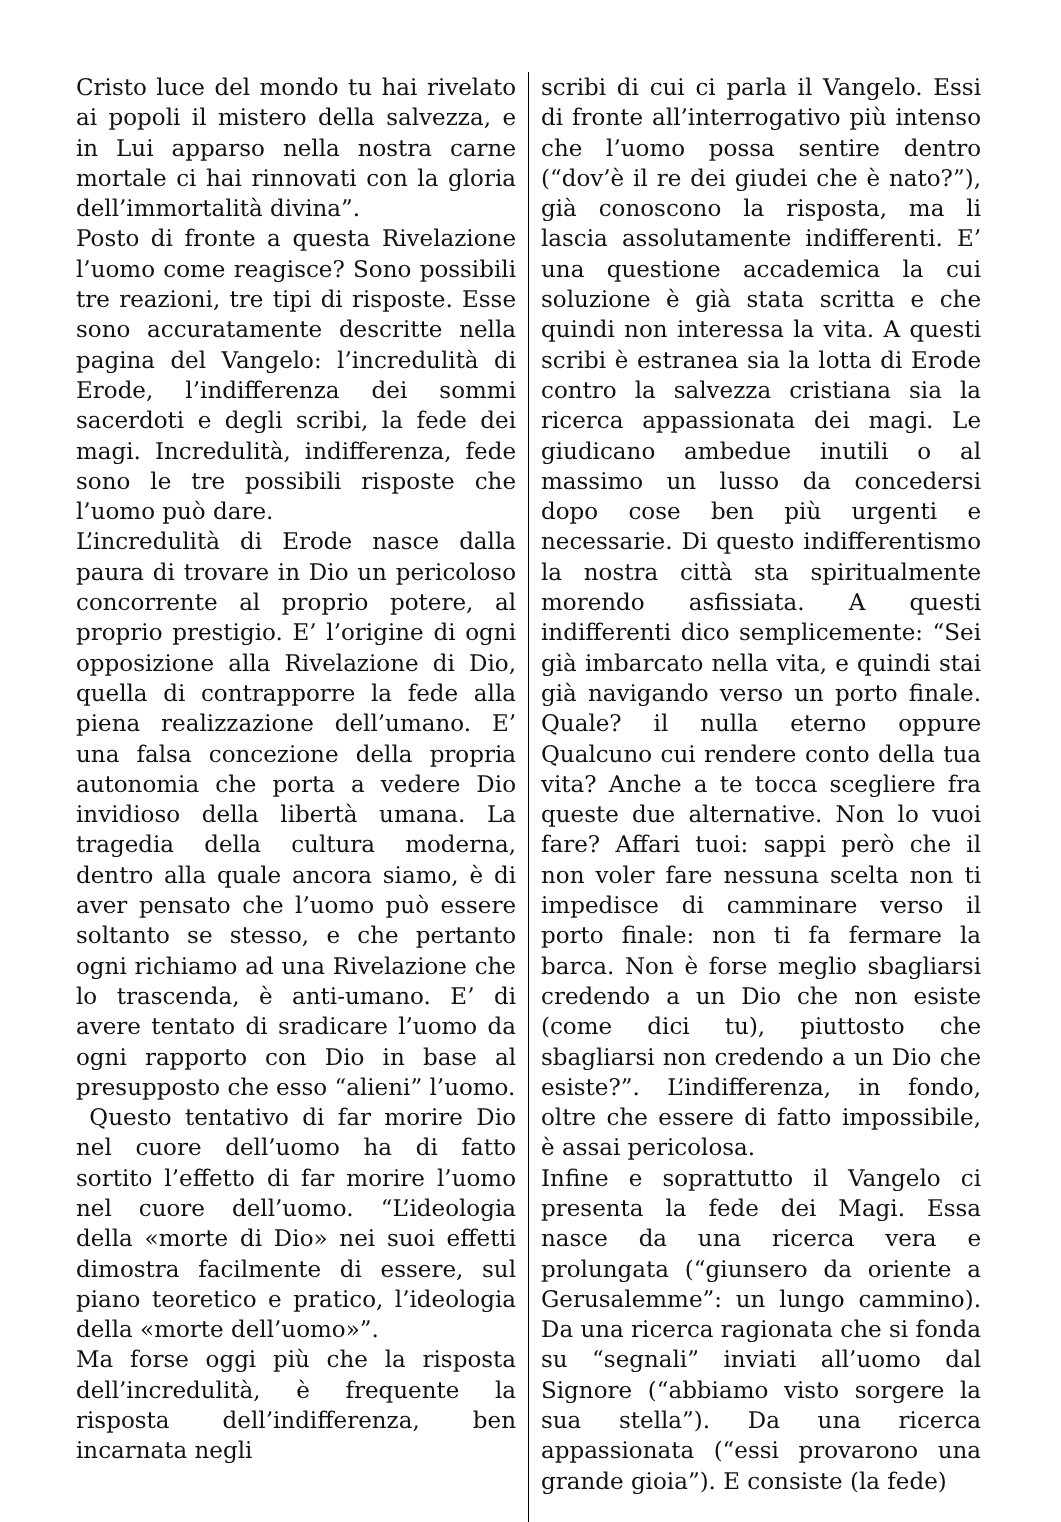Cristo luce del mondo tu hai rivelato ai popoli il mistero della salvezza, e in Lui apparso nella nostra carne mortale ci hai rinnovati con la gloria dell’immortalità divina”.
Posto di fronte a questa Rivelazione l’uomo come reagisce? Sono possibili tre reazioni, tre tipi di risposte. Esse sono accuratamente descritte nella pagina del Vangelo: l’incredulità di Erode, l’indifferenza dei sommi sacerdoti e degli scribi, la fede dei magi. Incredulità, indifferenza, fede sono le tre possibili risposte che l’uomo può dare.
L’incredulità di Erode nasce dalla paura di trovare in Dio un pericoloso concorrente al proprio potere, al proprio prestigio. E’ l’origine di ogni opposizione alla Rivelazione di Dio, quella di contrapporre la fede alla piena realizzazione dell’umano. E’ una falsa concezione della propria autonomia che porta a vedere Dio invidioso della libertà umana. La tragedia della cultura moderna, dentro alla quale ancora siamo, è di aver pensato che l’uomo può essere soltanto se stesso, e che pertanto ogni richiamo ad una Rivelazione che lo trascenda, è anti-umano. E’ di avere tentato di sradicare l’uomo da ogni rapporto con Dio in base al presupposto che esso “alieni” l’uomo.
Questo tentativo di far morire Dio nel cuore dell’uomo ha di fatto sortito l’effetto di far morire l’uomo nel cuore dell’uomo. “L’ideologia della «morte di Dio» nei suoi effetti dimostra facilmente di essere, sul piano teoretico e pratico, l’ideologia della «morte dell’uomo»”.
Ma forse oggi più che la risposta dell’incredulità, è frequente la risposta dell’indifferenza, ben incarnata negli
scribi di cui ci parla il Vangelo. Essi di fronte all’interrogativo più intenso che l’uomo possa sentire dentro (“dov’è il re dei giudei che è nato?”), già conoscono la risposta, ma li lascia assolutamente indifferenti. E’ una questione accademica la cui soluzione è già stata scritta e che quindi non interessa la vita. A questi scribi è estranea sia la lotta di Erode contro la salvezza cristiana sia la ricerca appassionata dei magi. Le giudicano ambedue inutili o al massimo un lusso da concedersi dopo cose ben più urgenti e necessarie. Di questo indifferentismo la nostra città sta spiritualmente morendo asfissiata. A questi indifferenti dico semplicemente: “Sei già imbarcato nella vita, e quindi stai già navigando verso un porto finale. Quale? il nulla eterno oppure Qualcuno cui rendere conto della tua vita? Anche a te tocca scegliere fra queste due alternative. Non lo vuoi fare? Affari tuoi: sappi però che il non voler fare nessuna scelta non ti impedisce di camminare verso il porto finale: non ti fa fermare la barca. Non è forse meglio sbagliarsi credendo a un Dio che non esiste (come dici tu), piuttosto che sbagliarsi non credendo a un Dio che esiste?”. L’indifferenza, in fondo, oltre che essere di fatto impossibile, è assai pericolosa.
Infine e soprattutto il Vangelo ci presenta la fede dei Magi. Essa nasce da una ricerca vera e prolungata (“giunsero da oriente a Gerusalemme”: un lungo cammino). Da una ricerca ragionata che si fonda su “segnali” inviati all’uomo dal Signore (“abbiamo visto sorgere la sua stella”). Da una ricerca appassionata (“essi provarono una grande gioia”). E consiste (la fede)